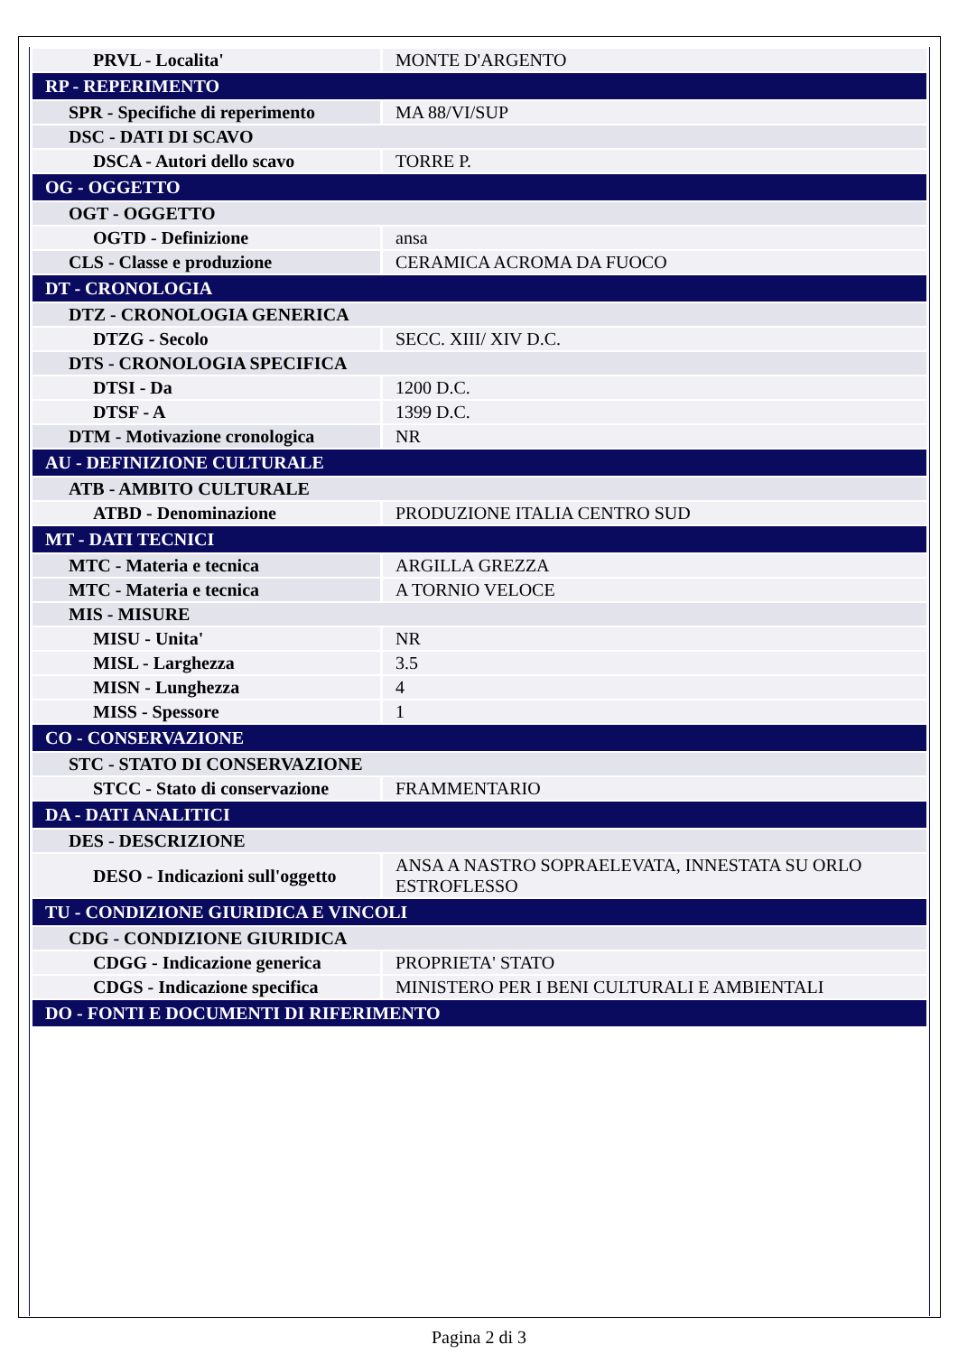| PRVL - Localita' | MONTE D'ARGENTO |
| RP - REPERIMENTO | |
| SPR - Specifiche di reperimento | MA 88/VI/SUP |
| DSC - DATI DI SCAVO | |
| DSCA - Autori dello scavo | TORRE P. |
| OG - OGGETTO | |
| OGT - OGGETTO | |
| OGTD - Definizione | ansa |
| CLS - Classe e produzione | CERAMICA ACROMA DA FUOCO |
| DT - CRONOLOGIA | |
| DTZ - CRONOLOGIA GENERICA | |
| DTZG - Secolo | SECC. XIII/ XIV D.C. |
| DTS - CRONOLOGIA SPECIFICA | |
| DTSI - Da | 1200 D.C. |
| DTSF - A | 1399 D.C. |
| DTM - Motivazione cronologica | NR |
| AU - DEFINIZIONE CULTURALE | |
| ATB - AMBITO CULTURALE | |
| ATBD - Denominazione | PRODUZIONE ITALIA CENTRO SUD |
| MT - DATI TECNICI | |
| MTC - Materia e tecnica | ARGILLA GREZZA |
| MTC - Materia e tecnica | A TORNIO VELOCE |
| MIS - MISURE | |
| MISU - Unita' | NR |
| MISL - Larghezza | 3.5 |
| MISN - Lunghezza | 4 |
| MISS - Spessore | 1 |
| CO - CONSERVAZIONE | |
| STC - STATO DI CONSERVAZIONE | |
| STCC - Stato di conservazione | FRAMMENTARIO |
| DA - DATI ANALITICI | |
| DES - DESCRIZIONE | |
| DESO - Indicazioni sull'oggetto | ANSA A NASTRO SOPRAELEVATA, INNESTATA SU ORLO ESTROFLESSO |
| TU - CONDIZIONE GIURIDICA E VINCOLI | |
| CDG - CONDIZIONE GIURIDICA | |
| CDGG - Indicazione generica | PROPRIETA' STATO |
| CDGS - Indicazione specifica | MINISTERO PER I BENI CULTURALI E AMBIENTALI |
| DO - FONTI E DOCUMENTI DI RIFERIMENTO | |
Pagina 2 di 3